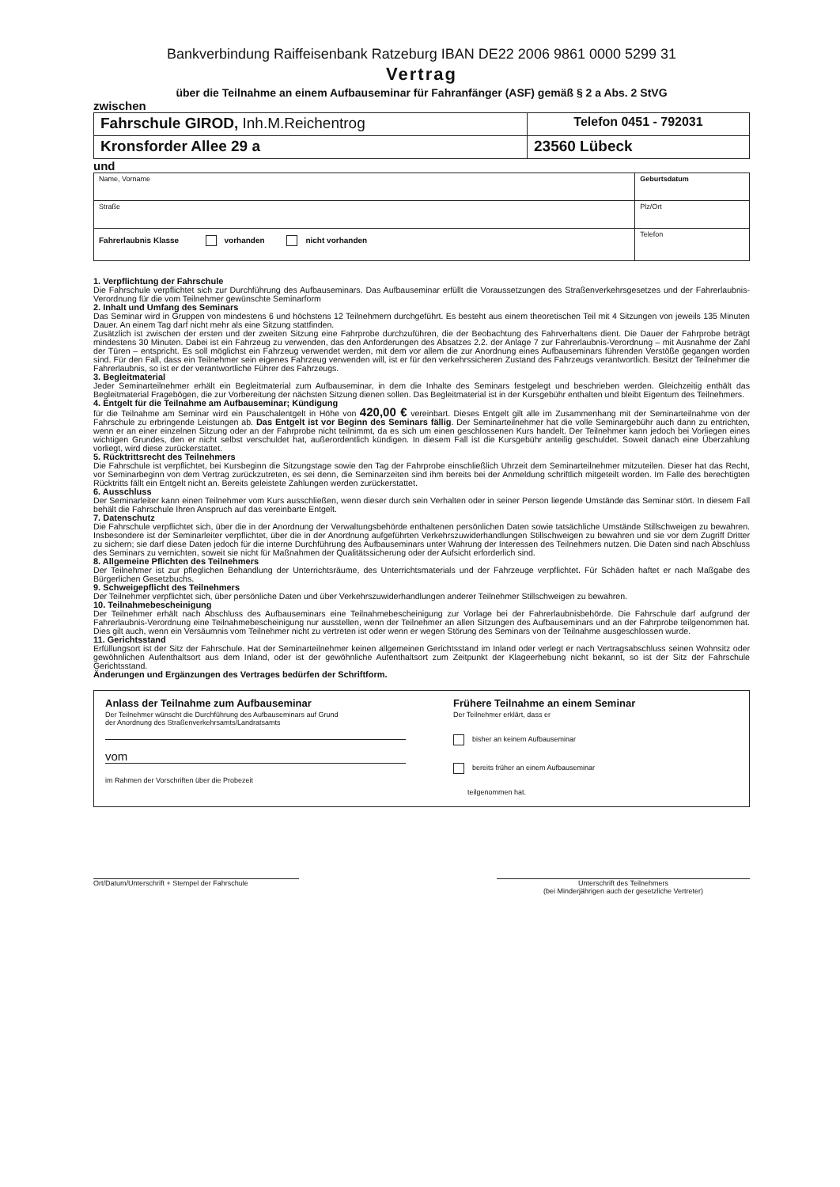Bankverbindung Raiffeisenbank Ratzeburg IBAN DE22 2006 9861 0000 5299 31
Vertrag
über die Teilnahme an einem Aufbauseminar für Fahranfänger (ASF) gemäß § 2 a Abs. 2 StVG
zwischen
| Fahrschule GIROD, Inh.M.Reichentrog | Telefon 0451 - 792031 |
| Kronsforder Allee 29 a | 23560 Lübeck |
und
| Name, Vorname | | Geburtsdatum |
| Straße | Plz/Ort | |
| Fahrerlaubnis Klasse vorhanden nicht vorhanden | Telefon | |
1. Verpflichtung der Fahrschule
Die Fahrschule verpflichtet sich zur Durchführung des Aufbauseminars. Das Aufbauseminar erfüllt die Voraussetzungen des Straßenverkehrsgesetzes und der Fahrerlaubnis- Verordnung für die vom Teilnehmer gewünschte Seminarform
2. Inhalt und Umfang des Seminars
Das Seminar wird in Gruppen von mindestens 6 und höchstens 12 Teilnehmern durchgeführt. Es besteht aus einem theoretischen Teil mit 4 Sitzungen von jeweils 135 Minuten Dauer. An einem Tag darf nicht mehr als eine Sitzung stattfinden.
Zusätzlich ist zwischen der ersten und der zweiten Sitzung eine Fahrprobe durchzuführen, die der Beobachtung des Fahrverhaltens dient. Die Dauer der Fahrprobe beträgt mindestens 30 Minuten. Dabei ist ein Fahrzeug zu verwenden, das den Anforderungen des Absatzes 2.2. der Anlage 7 zur Fahrerlaubnis-Verordnung – mit Ausnahme der Zahl der Türen – entspricht. Es soll möglichst ein Fahrzeug verwendet werden, mit dem vor allem die zur Anordnung eines Aufbauseminars führenden Verstöße gegangen worden sind. Für den Fall, dass ein Teilnehmer sein eigenes Fahrzeug verwenden will, ist er für den verkehrssicheren Zustand des Fahrzeugs verantwortlich. Besitzt der Teilnehmer die Fahrerlaubnis, so ist er der verantwortliche Führer des Fahrzeugs.
3. Begleitmaterial
Jeder Seminarteilnehmer erhält ein Begleitmaterial zum Aufbauseminar, in dem die Inhalte des Seminars festgelegt und beschrieben werden. Gleichzeitig enthält das Begleitmaterial Fragebögen, die zur Vorbereitung der nächsten Sitzung dienen sollen. Das Begleitmaterial ist in der Kursgebühr enthalten und bleibt Eigentum des Teilnehmers.
4. Entgelt für die Teilnahme am Aufbauseminar; Kündigung
für die Teilnahme am Seminar wird ein Pauschalentgelt in Höhe von 420,00 € vereinbart. Dieses Entgelt gilt alle im Zusammenhang mit der Seminarteilnahme von der Fahrschule zu erbringende Leistungen ab. Das Entgelt ist vor Beginn des Seminars fällig. Der Seminarteilnehmer hat die volle Seminargebühr auch dann zu entrichten, wenn er an einer einzelnen Sitzung oder an der Fahrprobe nicht teilnimmt, da es sich um einen geschlossenen Kurs handelt. Der Teilnehmer kann jedoch bei Vorliegen eines wichtigen Grundes, den er nicht selbst verschuldet hat, außerordentlich kündigen. In diesem Fall ist die Kursgebühr anteilig geschuldet. Soweit danach eine Überzahlung vorliegt, wird diese zurückerstattet.
5. Rücktrittsrecht des Teilnehmers
Die Fahrschule ist verpflichtet, bei Kursbeginn die Sitzungstage sowie den Tag der Fahrprobe einschließlich Uhrzeit dem Seminarteilnehmer mitzuteilen. Dieser hat das Recht, vor Seminarbeginn von dem Vertrag zurückzutreten, es sei denn, die Seminarzeiten sind ihm bereits bei der Anmeldung schriftlich mitgeteilt worden. Im Falle des berechtigten Rücktritts fällt ein Entgelt nicht an. Bereits geleistete Zahlungen werden zurückerstattet.
6. Ausschluss
Der Seminarleiter kann einen Teilnehmer vom Kurs ausschließen, wenn dieser durch sein Verhalten oder in seiner Person liegende Umstände das Seminar stört. In diesem Fall behält die Fahrschule Ihren Anspruch auf das vereinbarte Entgelt.
7. Datenschutz
Die Fahrschule verpflichtet sich, über die in der Anordnung der Verwaltungsbehörde enthaltenen persönlichen Daten sowie tatsächliche Umstände Stillschweigen zu bewahren. Insbesondere ist der Seminarleiter verpflichtet, über die in der Anordnung aufgeführten Verkehrszuwiderhandlungen Stillschweigen zu bewahren und sie vor dem Zugriff Dritter zu sichern; sie darf diese Daten jedoch für die interne Durchführung des Aufbauseminars unter Wahrung der Interessen des Teilnehmers nutzen. Die Daten sind nach Abschluss des Seminars zu vernichten, soweit sie nicht für Maßnahmen der Qualitätssicherung oder der Aufsicht erforderlich sind.
8. Allgemeine Pflichten des Teilnehmers
Der Teilnehmer ist zur pfleglichen Behandlung der Unterrichtsräume, des Unterrichtsmaterials und der Fahrzeuge verpflichtet. Für Schäden haftet er nach Maßgabe des Bürgerlichen Gesetzbuchs.
9. Schweigepflicht des Teilnehmers
Der Teilnehmer verpflichtet sich, über persönliche Daten und über Verkehrszuwiderhandlungen anderer Teilnehmer Stillschweigen zu bewahren.
10. Teilnahmebescheinigung
Der Teilnehmer erhält nach Abschluss des Aufbauseminars eine Teilnahmebescheinigung zur Vorlage bei der Fahrerlaubnisbehörde. Die Fahrschule darf aufgrund der Fahrerlaubnis-Verordnung eine Teilnahmebescheinigung nur ausstellen, wenn der Teilnehmer an allen Sitzungen des Aufbauseminars und an der Fahrprobe teilgenommen hat. Dies gilt auch, wenn ein Versäumnis vom Teilnehmer nicht zu vertreten ist oder wenn er wegen Störung des Seminars von der Teilnahme ausgeschlossen wurde.
11. Gerichtsstand
Erfüllungsort ist der Sitz der Fahrschule. Hat der Seminarteilnehmer keinen allgemeinen Gerichtsstand im Inland oder verlegt er nach Vertragsabschluss seinen Wohnsitz oder gewöhnlichen Aufenthaltsort aus dem Inland, oder ist der gewöhnliche Aufenthaltsort zum Zeitpunkt der Klageerhebung nicht bekannt, so ist der Sitz der Fahrschule Gerichtsstand.
Änderungen und Ergänzungen des Vertrages bedürfen der Schriftform.
Anlass der Teilnahme zum Aufbauseminar
Der Teilnehmer wünscht die Durchführung des Aufbauseminars auf Grund
der Anordnung des Straßenverkehrsamts/Landratsamts
vom
im Rahmen der Vorschriften über die Probezeit
Frühere Teilnahme an einem Seminar
Der Teilnehmer erklärt, dass er
bisher an keinem Aufbauseminar
bereits früher an einem Aufbauseminar
teilgenommen hat.
Ort/Datum/Unterschrift + Stempel der Fahrschule Unterschrift des Teilnehmers
(bei Minderjährigen auch der gesetzliche Vertreter)